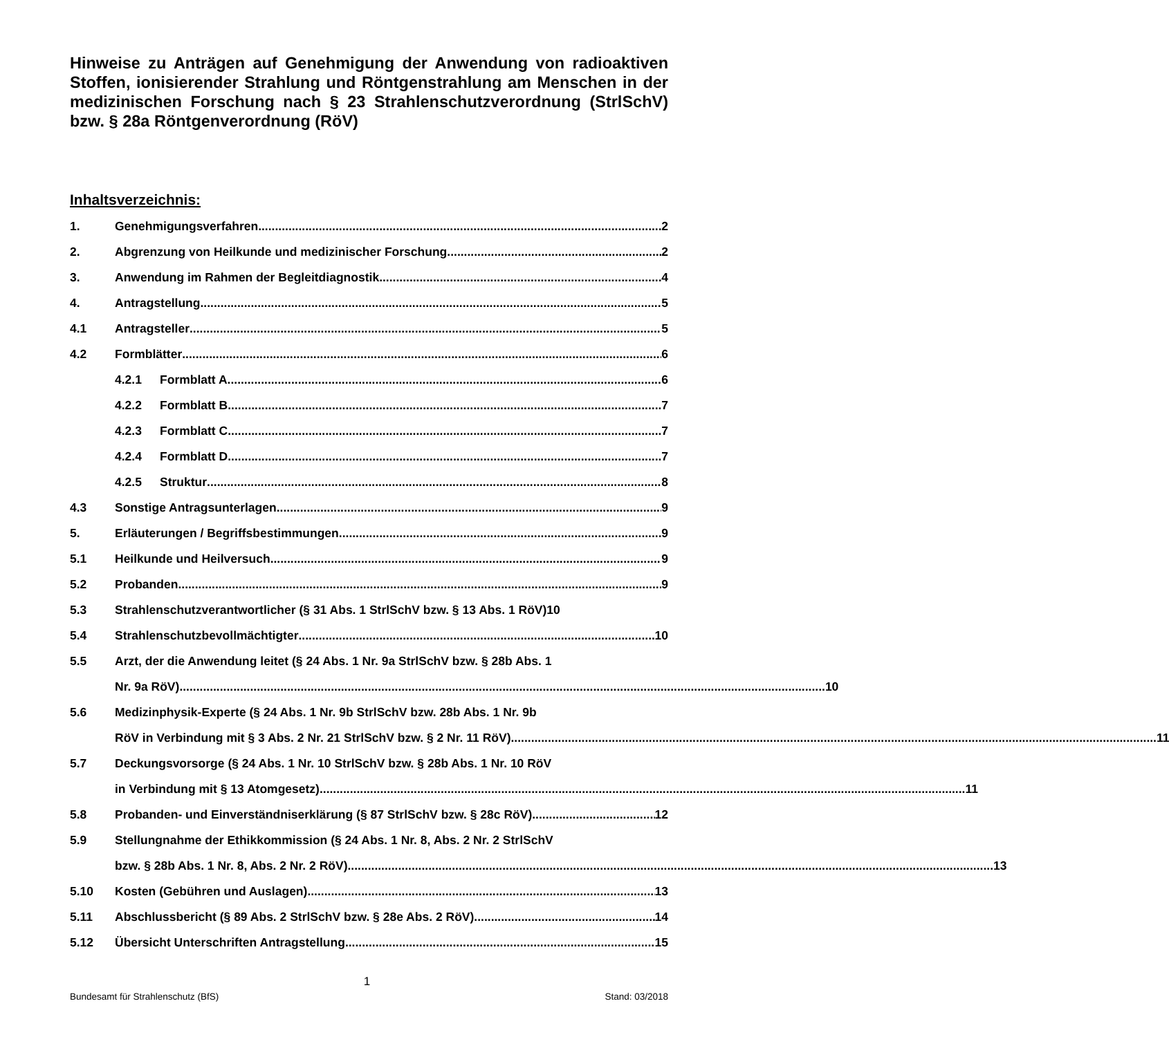Hinweise zu Anträgen auf Genehmigung der Anwendung von radioaktiven Stoffen, ionisierender Strahlung und Röntgenstrahlung am Menschen in der medizinischen Forschung nach § 23 Strahlenschutzverordnung (StrlSchV) bzw. § 28a Röntgenverordnung (RöV)
Inhaltsverzeichnis:
1. Genehmigungsverfahren 2
2. Abgrenzung von Heilkunde und medizinischer Forschung 2
3. Anwendung im Rahmen der Begleitdiagnostik 4
4. Antragstellung 5
4.1 Antragsteller 5
4.2 Formblätter 6
4.2.1 Formblatt A 6
4.2.2 Formblatt B 7
4.2.3 Formblatt C 7
4.2.4 Formblatt D 7
4.2.5 Struktur 8
4.3 Sonstige Antragsunterlagen 9
5. Erläuterungen / Begriffsbestimmungen 9
5.1 Heilkunde und Heilversuch 9
5.2 Probanden 9
5.3 Strahlenschutzverantwortlicher (§ 31 Abs. 1 StrlSchV bzw. § 13 Abs. 1 RöV) 10
5.4 Strahlenschutzbevollmächtigter 10
5.5 Arzt, der die Anwendung leitet (§ 24 Abs. 1 Nr. 9a StrlSchV bzw. § 28b Abs. 1
Nr. 9a RöV) 10
5.6 Medizinphysik-Experte (§ 24 Abs. 1 Nr. 9b StrlSchV bzw. 28b Abs. 1 Nr. 9b
RöV in Verbindung mit § 3 Abs. 2 Nr. 21 StrlSchV bzw. § 2 Nr. 11 RöV) 11
5.7 Deckungsvorsorge (§ 24 Abs. 1 Nr. 10 StrlSchV bzw. § 28b Abs. 1 Nr. 10 RöV
in Verbindung mit § 13 Atomgesetz) 11
5.8 Probanden- und Einverständniserklärung (§ 87 StrlSchV bzw. § 28c RöV) 12
5.9 Stellungnahme der Ethikkommission (§ 24 Abs. 1 Nr. 8, Abs. 2 Nr. 2 StrlSchV
bzw. § 28b Abs. 1 Nr. 8, Abs. 2 Nr. 2 RöV) 13
5.10 Kosten (Gebühren und Auslagen) 13
5.11 Abschlussbericht (§ 89 Abs. 2 StrlSchV bzw. § 28e Abs. 2 RöV) 14
5.12 Übersicht Unterschriften Antragstellung 15
1
Bundesamt für Strahlenschutz (BfS) Stand: 03/2018